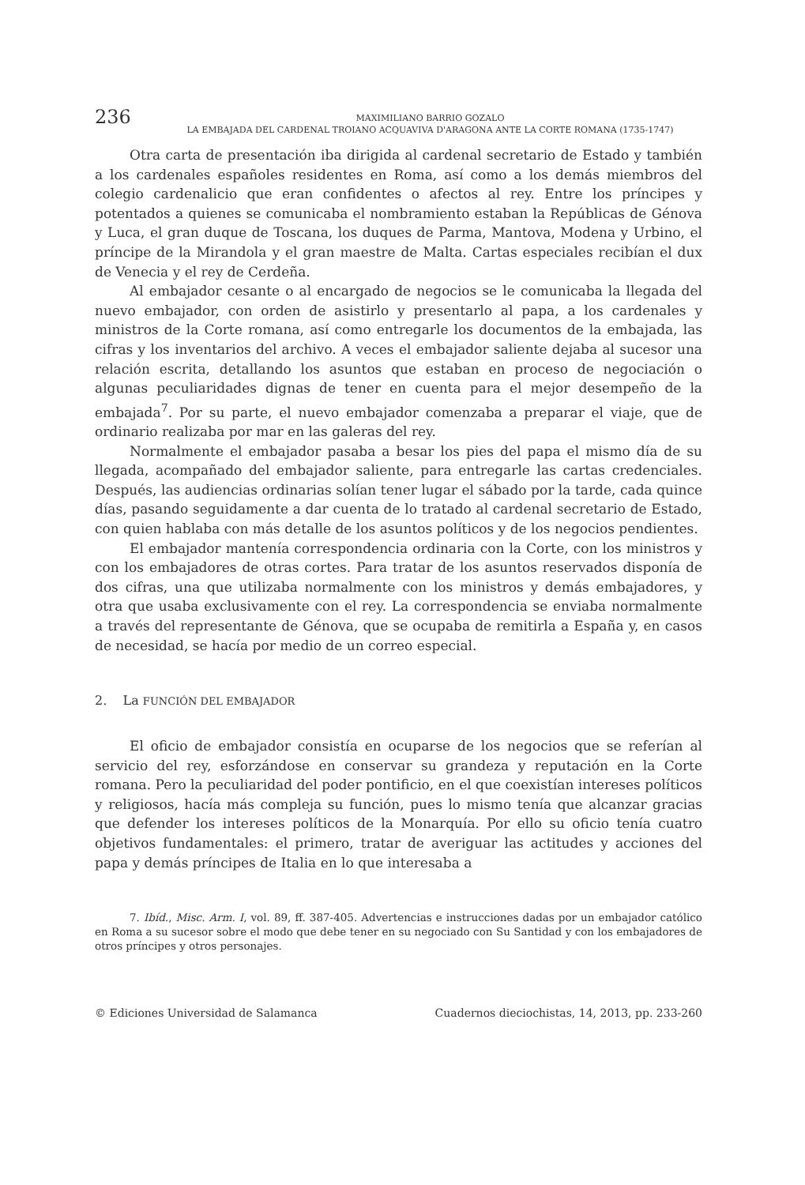236
MAXIMILIANO BARRIO GOZALO
LA EMBAJADA DEL CARDENAL TROIANO ACQUAVIVA D'ARAGONA ANTE LA CORTE ROMANA (1735-1747)
Otra carta de presentación iba dirigida al cardenal secretario de Estado y también a los cardenales españoles residentes en Roma, así como a los demás miembros del colegio cardenalicio que eran confidentes o afectos al rey. Entre los príncipes y potentados a quienes se comunicaba el nombramiento estaban la Repúblicas de Génova y Luca, el gran duque de Toscana, los duques de Parma, Mantova, Modena y Urbino, el príncipe de la Mirandola y el gran maestre de Malta. Cartas especiales recibían el dux de Venecia y el rey de Cerdeña.
Al embajador cesante o al encargado de negocios se le comunicaba la llegada del nuevo embajador, con orden de asistirlo y presentarlo al papa, a los cardenales y ministros de la Corte romana, así como entregarle los documentos de la embajada, las cifras y los inventarios del archivo. A veces el embajador saliente dejaba al sucesor una relación escrita, detallando los asuntos que estaban en proceso de negociación o algunas peculiaridades dignas de tener en cuenta para el mejor desempeño de la embajada<sup>7</sup>. Por su parte, el nuevo embajador comenzaba a preparar el viaje, que de ordinario realizaba por mar en las galeras del rey.
Normalmente el embajador pasaba a besar los pies del papa el mismo día de su llegada, acompañado del embajador saliente, para entregarle las cartas credenciales. Después, las audiencias ordinarias solían tener lugar el sábado por la tarde, cada quince días, pasando seguidamente a dar cuenta de lo tratado al cardenal secretario de Estado, con quien hablaba con más detalle de los asuntos políticos y de los negocios pendientes.
El embajador mantenía correspondencia ordinaria con la Corte, con los ministros y con los embajadores de otras cortes. Para tratar de los asuntos reservados disponía de dos cifras, una que utilizaba normalmente con los ministros y demás embajadores, y otra que usaba exclusivamente con el rey. La correspondencia se enviaba normalmente a través del representante de Génova, que se ocupaba de remitirla a España y, en casos de necesidad, se hacía por medio de un correo especial.
2. La FUNCIÓN DEL EMBAJADOR
El oficio de embajador consistía en ocuparse de los negocios que se referían al servicio del rey, esforzándose en conservar su grandeza y reputación en la Corte romana. Pero la peculiaridad del poder pontificio, en el que coexistían intereses políticos y religiosos, hacía más compleja su función, pues lo mismo tenía que alcanzar gracias que defender los intereses políticos de la Monarquía. Por ello su oficio tenía cuatro objetivos fundamentales: el primero, tratar de averiguar las actitudes y acciones del papa y demás príncipes de Italia en lo que interesaba a
7. Ibíd., Misc. Arm. I, vol. 89, ff. 387-405. Advertencias e instrucciones dadas por un embajador católico en Roma a su sucesor sobre el modo que debe tener en su negociado con Su Santidad y con los embajadores de otros príncipes y otros personajes.
© Ediciones Universidad de Salamanca Cuadernos dieciochistas, 14, 2013, pp. 233-260